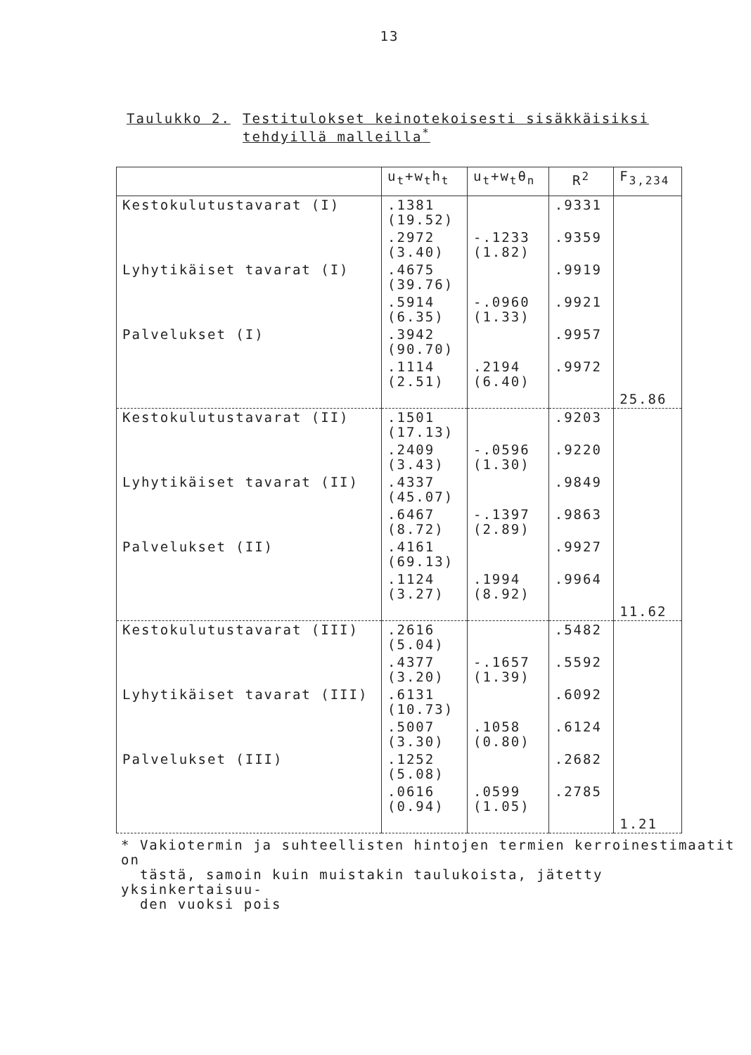13
Taulukko 2. Testitulokset keinotekoisesti sisäkkäisiksi
tehdyillä malleilla<sup>*</sup>
| | u<sub>t</sub>+w<sub>t</sub>h<sub>t</sub> | u<sub>t</sub>+w<sub>t</sub>θ<sub>n</sub> | R<sup>2</sup> | F<sub>3,234</sub> |
| --- | --- | --- | --- | --- |
| Kestokulutustavarat (I) | .1381 (19.52) | | .9331 | |
| | .2972 (3.40) | -.1233 (1.82) | .9359 | |
| Lyhytikäiset tavarat (I) | .4675 (39.76) | | .9919 | |
| | .5914 (6.35) | -.0960 (1.33) | .9921 | |
| Palvelukset (I) | .3942 (90.70) | | .9957 | |
| | .1114 (2.51) | .2194 (6.40) | .9972 | |
| | | | | 25.86 |
| Kestokulutustavarat (II) | .1501 (17.13) | | .9203 | |
| | .2409 (3.43) | -.0596 (1.30) | .9220 | |
| Lyhytikäiset tavarat (II) | .4337 (45.07) | | .9849 | |
| | .6467 (8.72) | -.1397 (2.89) | .9863 | |
| Palvelukset (II) | .4161 (69.13) | | .9927 | |
| | .1124 (3.27) | .1994 (8.92) | .9964 | |
| | | | | 11.62 |
| Kestokulutustavarat (III) | .2616 (5.04) | | .5482 | |
| | .4377 (3.20) | -.1657 (1.39) | .5592 | |
| Lyhytikäiset tavarat (III) | .6131 (10.73) | | .6092 | |
| | .5007 (3.30) | .1058 (0.80) | .6124 | |
| Palvelukset (III) | .1252 (5.08) | | .2682 | |
| | .0616 (0.94) | .0599 (1.05) | .2785 | |
| | | | | 1.21 |
* Vakiotermin ja suhteellisten hintojen termien kerroinestimaatit on
tästä, samoin kuin muistakin taulukoista, jätetty yksinkertaisuu-
den vuoksi pois